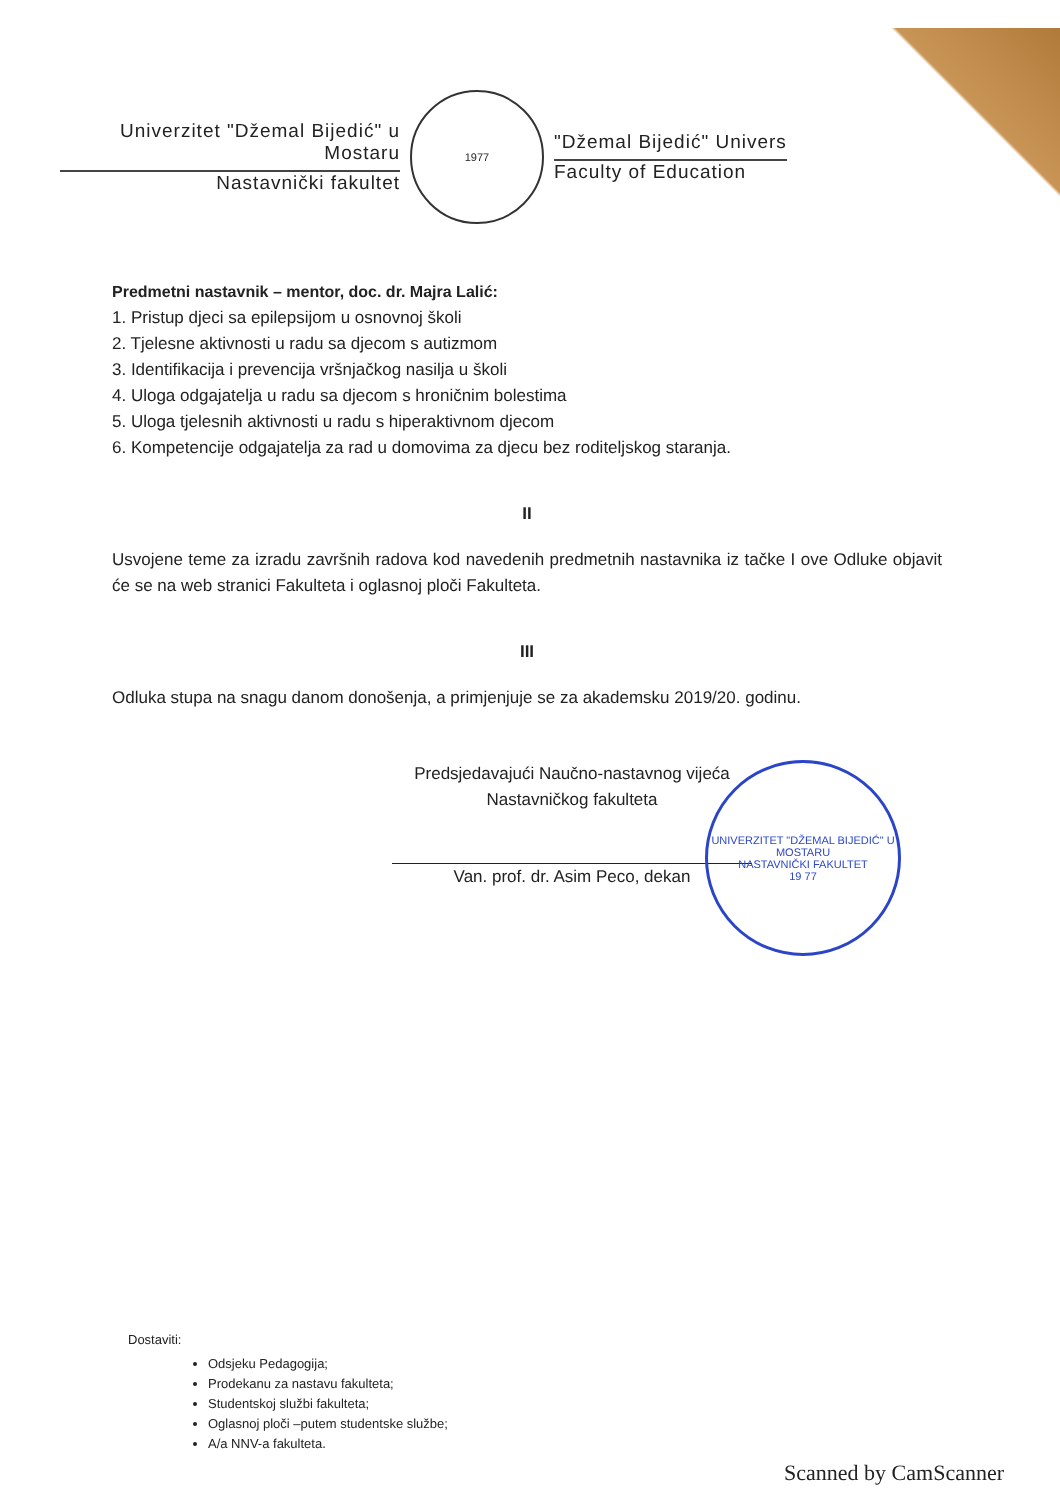Univerzitet "Džemal Bijedić" u Mostaru
Nastavnički fakultet
1977
"Džemal Bijedić" Univers
Faculty of Education
Predmetni nastavnik – mentor, doc. dr. Majra Lalić:
1. Pristup djeci sa epilepsijom u osnovnoj školi
2. Tjelesne aktivnosti u radu sa djecom s autizmom
3. Identifikacija i prevencija vršnjačkog nasilja u školi
4. Uloga odgajatelja u radu sa djecom s hroničnim bolestima
5. Uloga tjelesnih aktivnosti u radu s hiperaktivnom djecom
6. Kompetencije odgajatelja za rad u domovima za djecu bez roditeljskog staranja.
II
Usvojene teme za izradu završnih radova kod navedenih predmetnih nastavnika iz tačke I ove Odluke objavit će se na web stranici Fakulteta i oglasnoj ploči Fakulteta.
III
Odluka stupa na snagu danom donošenja, a primjenjuje se za akademsku 2019/20. godinu.
Predsjedavajući Naučno-nastavnog vijeća
Nastavničkog fakulteta
Van. prof. dr. Asim Peco, dekan
UNIVERZITET "DŽEMAL BIJEDIĆ" U MOSTARU
NASTAVNIČKI FAKULTET
19 77
Dostaviti:
Odsjeku Pedagogija;
Prodekanu za nastavu fakulteta;
Studentskoj službi fakulteta;
Oglasnoj ploči –putem studentske službe;
A/a NNV-a fakulteta.
Scanned by CamScanner